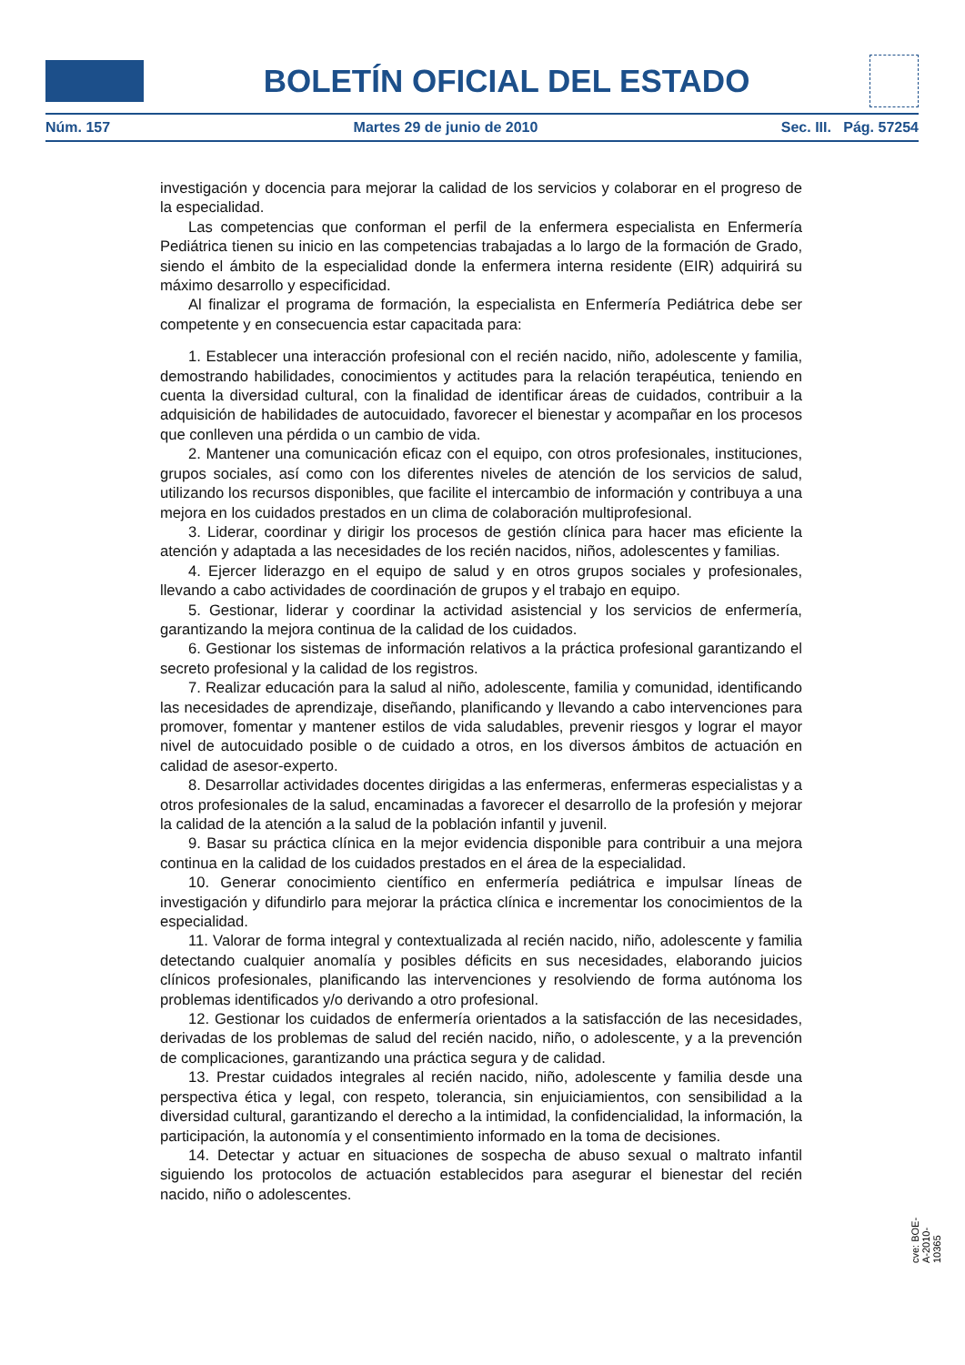BOLETÍN OFICIAL DEL ESTADO
Núm. 157 Martes 29 de junio de 2010 Sec. III. Pág. 57254
investigación y docencia para mejorar la calidad de los servicios y colaborar en el progreso de la especialidad.
Las competencias que conforman el perfil de la enfermera especialista en Enfermería Pediátrica tienen su inicio en las competencias trabajadas a lo largo de la formación de Grado, siendo el ámbito de la especialidad donde la enfermera interna residente (EIR) adquirirá su máximo desarrollo y especificidad.
Al finalizar el programa de formación, la especialista en Enfermería Pediátrica debe ser competente y en consecuencia estar capacitada para:
1. Establecer una interacción profesional con el recién nacido, niño, adolescente y familia, demostrando habilidades, conocimientos y actitudes para la relación terapéutica, teniendo en cuenta la diversidad cultural, con la finalidad de identificar áreas de cuidados, contribuir a la adquisición de habilidades de autocuidado, favorecer el bienestar y acompañar en los procesos que conlleven una pérdida o un cambio de vida.
2. Mantener una comunicación eficaz con el equipo, con otros profesionales, instituciones, grupos sociales, así como con los diferentes niveles de atención de los servicios de salud, utilizando los recursos disponibles, que facilite el intercambio de información y contribuya a una mejora en los cuidados prestados en un clima de colaboración multiprofesional.
3. Liderar, coordinar y dirigir los procesos de gestión clínica para hacer mas eficiente la atención y adaptada a las necesidades de los recién nacidos, niños, adolescentes y familias.
4. Ejercer liderazgo en el equipo de salud y en otros grupos sociales y profesionales, llevando a cabo actividades de coordinación de grupos y el trabajo en equipo.
5. Gestionar, liderar y coordinar la actividad asistencial y los servicios de enfermería, garantizando la mejora continua de la calidad de los cuidados.
6. Gestionar los sistemas de información relativos a la práctica profesional garantizando el secreto profesional y la calidad de los registros.
7. Realizar educación para la salud al niño, adolescente, familia y comunidad, identificando las necesidades de aprendizaje, diseñando, planificando y llevando a cabo intervenciones para promover, fomentar y mantener estilos de vida saludables, prevenir riesgos y lograr el mayor nivel de autocuidado posible o de cuidado a otros, en los diversos ámbitos de actuación en calidad de asesor-experto.
8. Desarrollar actividades docentes dirigidas a las enfermeras, enfermeras especialistas y a otros profesionales de la salud, encaminadas a favorecer el desarrollo de la profesión y mejorar la calidad de la atención a la salud de la población infantil y juvenil.
9. Basar su práctica clínica en la mejor evidencia disponible para contribuir a una mejora continua en la calidad de los cuidados prestados en el área de la especialidad.
10. Generar conocimiento científico en enfermería pediátrica e impulsar líneas de investigación y difundirlo para mejorar la práctica clínica e incrementar los conocimientos de la especialidad.
11. Valorar de forma integral y contextualizada al recién nacido, niño, adolescente y familia detectando cualquier anomalía y posibles déficits en sus necesidades, elaborando juicios clínicos profesionales, planificando las intervenciones y resolviendo de forma autónoma los problemas identificados y/o derivando a otro profesional.
12. Gestionar los cuidados de enfermería orientados a la satisfacción de las necesidades, derivadas de los problemas de salud del recién nacido, niño, o adolescente, y a la prevención de complicaciones, garantizando una práctica segura y de calidad.
13. Prestar cuidados integrales al recién nacido, niño, adolescente y familia desde una perspectiva ética y legal, con respeto, tolerancia, sin enjuiciamientos, con sensibilidad a la diversidad cultural, garantizando el derecho a la intimidad, la confidencialidad, la información, la participación, la autonomía y el consentimiento informado en la toma de decisiones.
14. Detectar y actuar en situaciones de sospecha de abuso sexual o maltrato infantil siguiendo los protocolos de actuación establecidos para asegurar el bienestar del recién nacido, niño o adolescentes.
cve: BOE-A-2010-10365